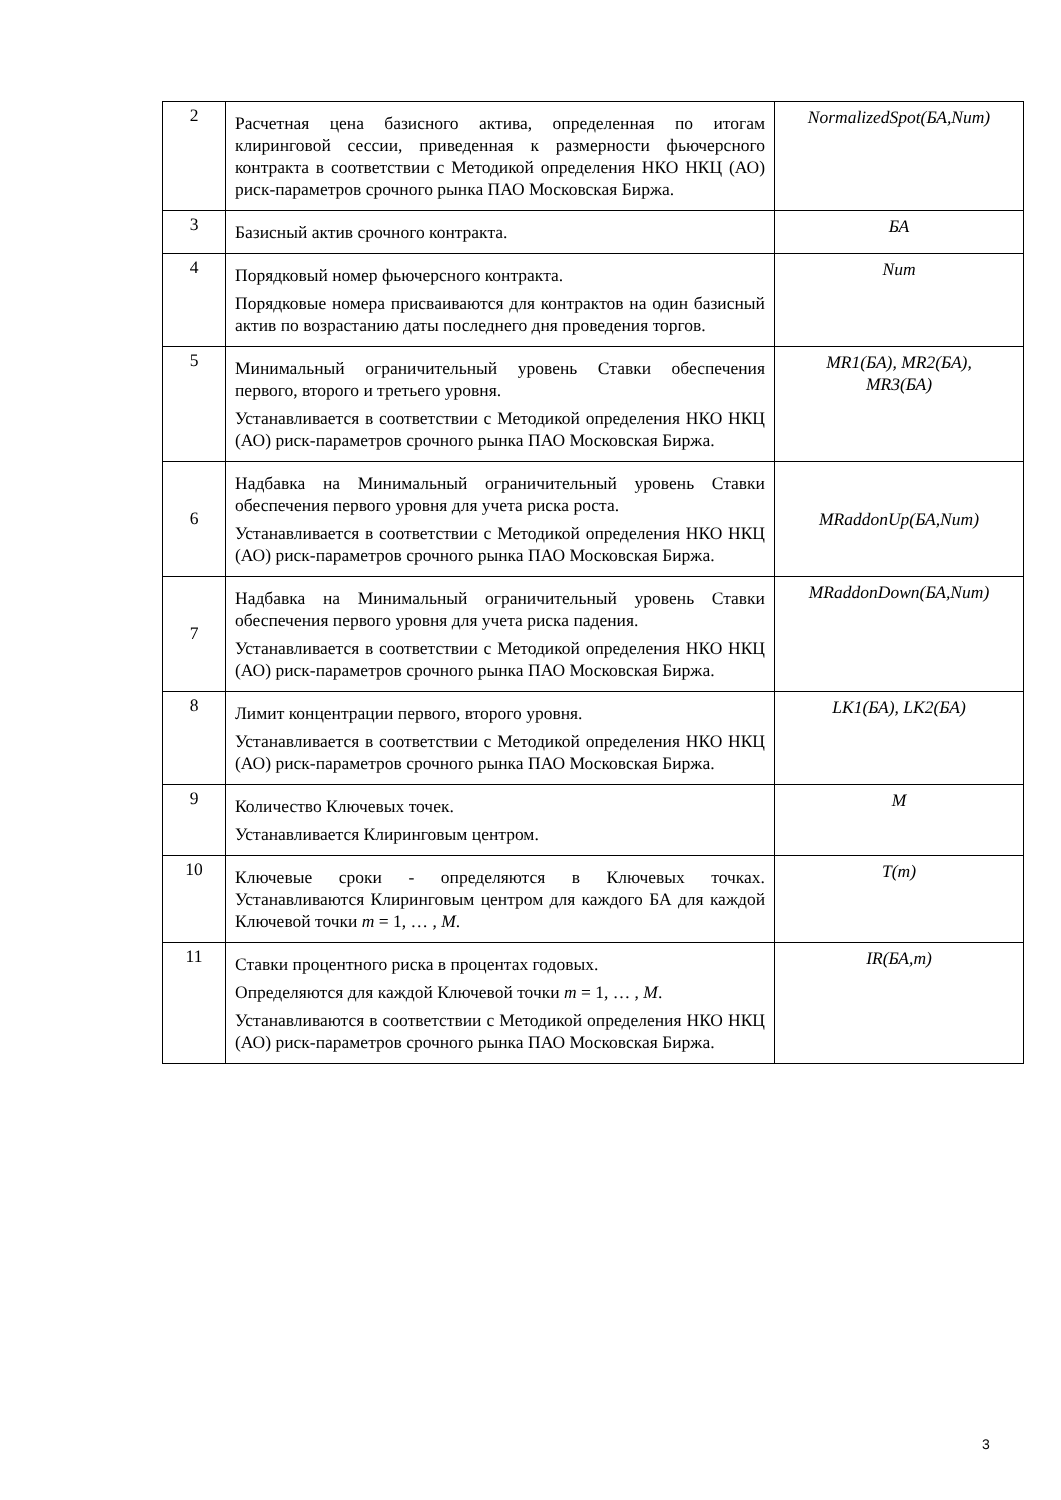| 2 | Расчетная цена базисного актива, определенная по итогам клиринговой сессии, приведенная к размерности фьючерсного контракта в соответствии с Методикой определения НКО НКЦ (АО) риск-параметров срочного рынка ПАО Московская Биржа. | NormalizedSpot(БА,Num) |
| 3 | Базисный актив срочного контракта. | БА |
| 4 | Порядковый номер фьючерсного контракта. Порядковые номера присваиваются для контрактов на один базисный актив по возрастанию даты последнего дня проведения торгов. | Num |
| 5 | Минимальный ограничительный уровень Ставки обеспечения первого, второго и третьего уровня. Устанавливается в соответствии с Методикой определения НКО НКЦ (АО) риск-параметров срочного рынка ПАО Московская Биржа. | MR1(БА), MR2(БА), MR3(БА) |
| 6 | Надбавка на Минимальный ограничительный уровень Ставки обеспечения первого уровня для учета риска роста. Устанавливается в соответствии с Методикой определения НКО НКЦ (АО) риск-параметров срочного рынка ПАО Московская Биржа. | MRaddonUp(БА,Num) |
| 7 | Надбавка на Минимальный ограничительный уровень Ставки обеспечения первого уровня для учета риска падения. Устанавливается в соответствии с Методикой определения НКО НКЦ (АО) риск-параметров срочного рынка ПАО Московская Биржа. | MRaddonDown(БА,Num) |
| 8 | Лимит концентрации первого, второго уровня. Устанавливается в соответствии с Методикой определения НКО НКЦ (АО) риск-параметров срочного рынка ПАО Московская Биржа. | LK1(БА), LK2(БА) |
| 9 | Количество Ключевых точек. Устанавливается Клиринговым центром. | M |
| 10 | Ключевые сроки - определяются в Ключевых точках. Устанавливаются Клиринговым центром для каждого БА для каждой Ключевой точки m = 1, … , M . | T(m) |
| 11 | Ставки процентного риска в процентах годовых. Определяются для каждой Ключевой точки m = 1, … , M . Устанавливаются в соответствии с Методикой определения НКО НКЦ (АО) риск-параметров срочного рынка ПАО Московская Биржа. | IR(БА,m) |
3